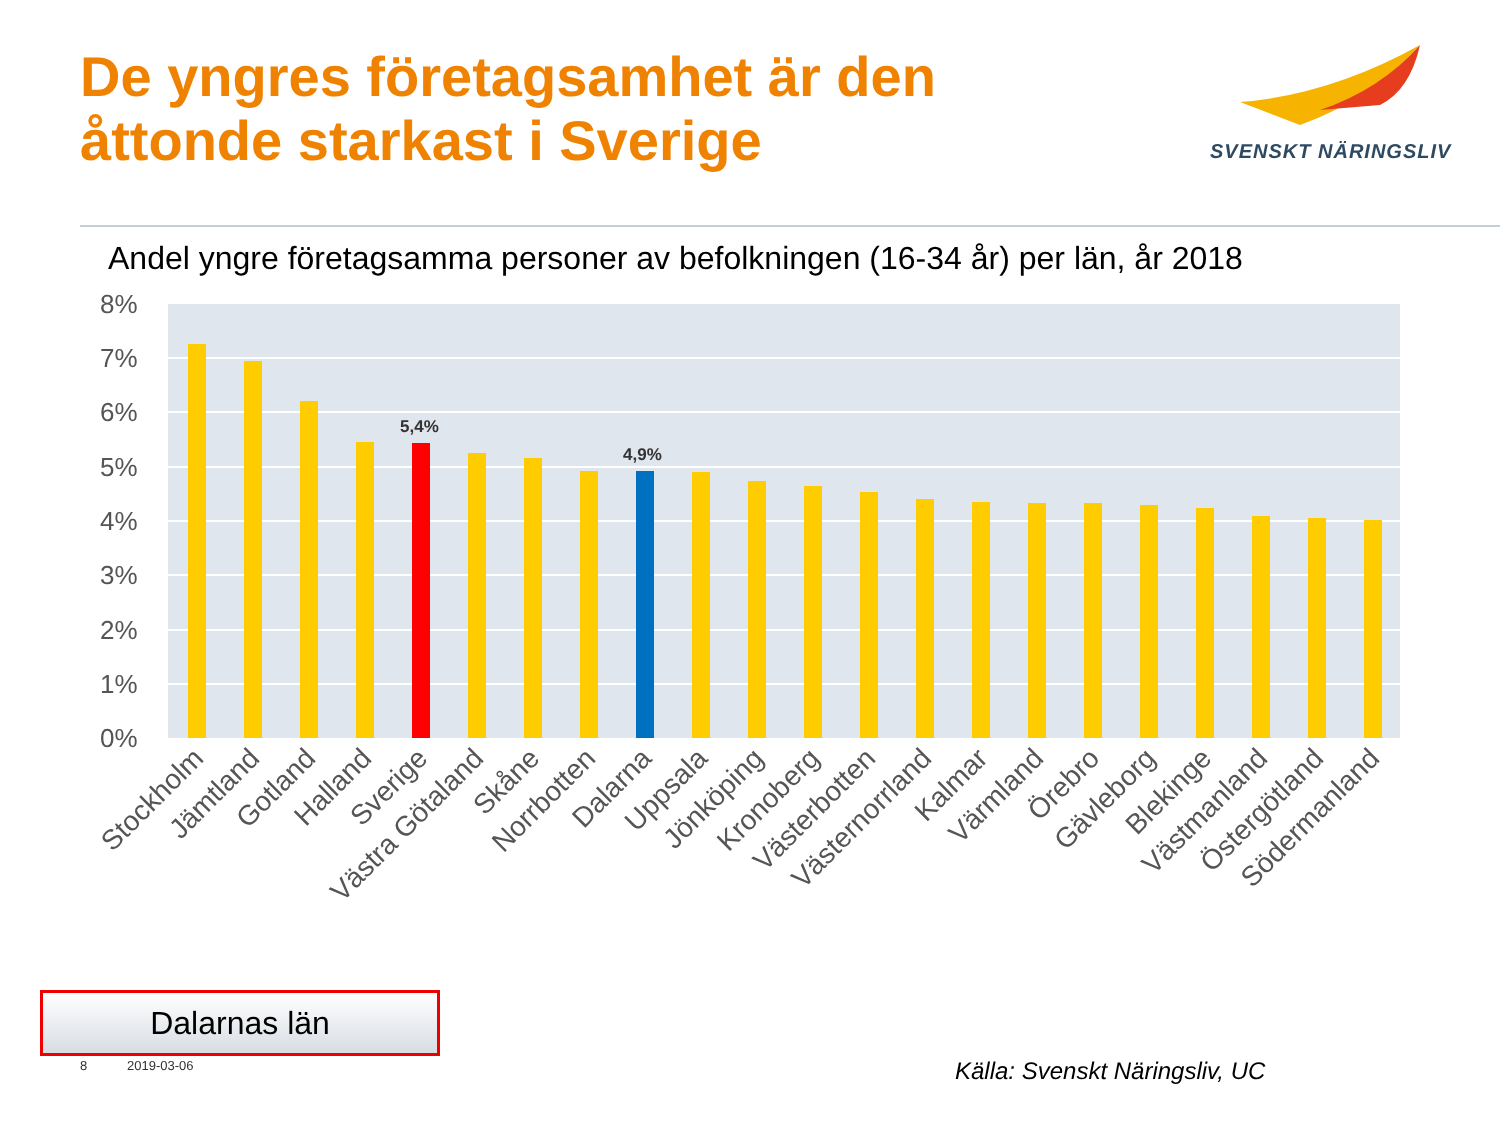De yngres företagsamhet är den
åttonde starkast i Sverige
SVENSKT NÄRINGSLIV
Andel yngre företagsamma personer av befolkningen (16-34 år) per län, år 2018
8%
7%
6%
5%
4%
3%
2%
1%
0%
5,4%
4,9%
Stockholm
Jämtland
Gotland
Halland
Sverige
Västra Götaland
Skåne
Norrbotten
Dalarna
Uppsala
Jönköping
Kronoberg
Västerbotten
Västernorrland
Kalmar
Värmland
Örebro
Gävleborg
Blekinge
Västmanland
Östergötland
Södermanland
Dalarnas län
8 2019-03-06 Källa: Svenskt Näringsliv, UC